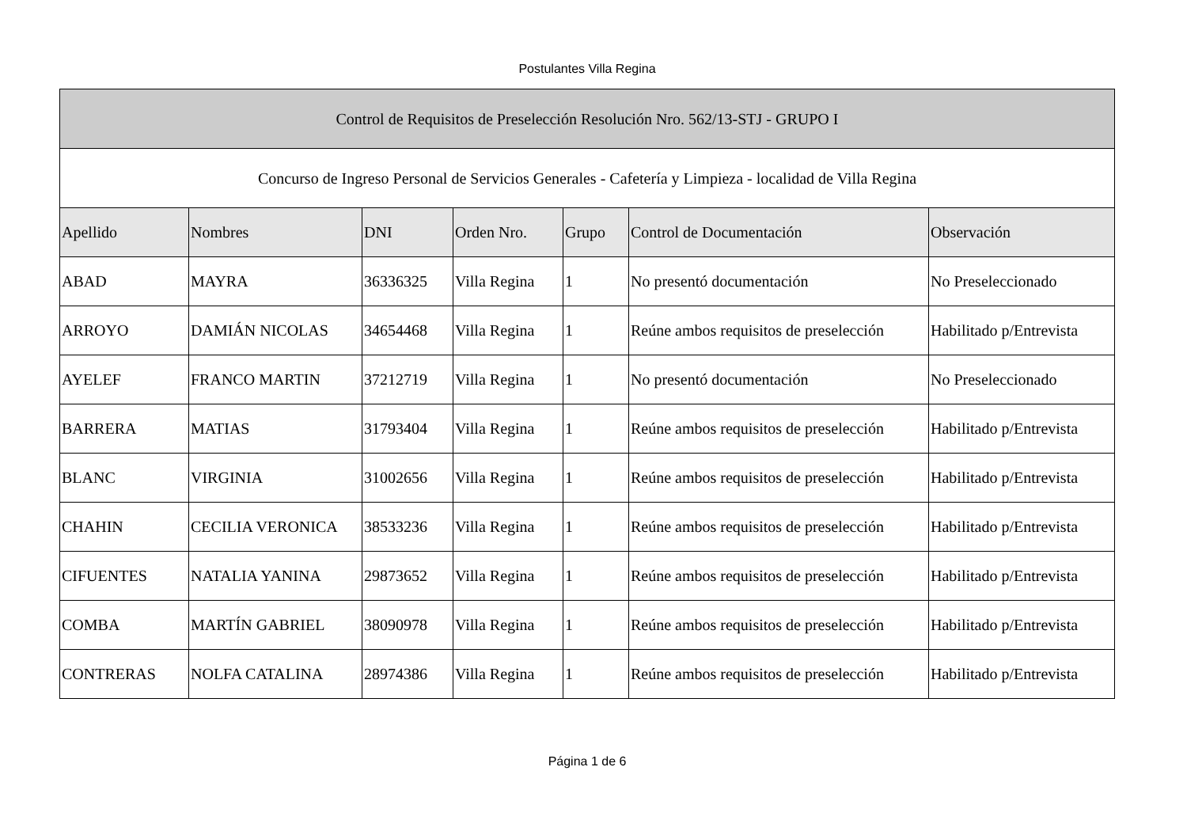Postulantes Villa Regina
| Control de Requisitos de Preselección Resolución Nro. 562/13-STJ - GRUPO I | | | | | | |
| --- | --- | --- | --- | --- | --- | --- |
| Concurso de Ingreso Personal de Servicios Generales - Cafetería y Limpieza - localidad de Villa Regina | | | | | | |
| Apellido | Nombres | DNI | Orden Nro. | Grupo | Control de Documentación | Observación |
| ABAD | MAYRA | 36336325 | Villa Regina | 1 | No presentó documentación | No Preseleccionado |
| ARROYO | DAMIÁN NICOLAS | 34654468 | Villa Regina | 1 | Reúne ambos requisitos de preselección | Habilitado p/Entrevista |
| AYELEF | FRANCO MARTIN | 37212719 | Villa Regina | 1 | No presentó documentación | No Preseleccionado |
| BARRERA | MATIAS | 31793404 | Villa Regina | 1 | Reúne ambos requisitos de preselección | Habilitado p/Entrevista |
| BLANC | VIRGINIA | 31002656 | Villa Regina | 1 | Reúne ambos requisitos de preselección | Habilitado p/Entrevista |
| CHAHIN | CECILIA VERONICA | 38533236 | Villa Regina | 1 | Reúne ambos requisitos de preselección | Habilitado p/Entrevista |
| CIFUENTES | NATALIA YANINA | 29873652 | Villa Regina | 1 | Reúne ambos requisitos de preselección | Habilitado p/Entrevista |
| COMBA | MARTÍN GABRIEL | 38090978 | Villa Regina | 1 | Reúne ambos requisitos de preselección | Habilitado p/Entrevista |
| CONTRERAS | NOLFA CATALINA | 28974386 | Villa Regina | 1 | Reúne ambos requisitos de preselección | Habilitado p/Entrevista |
Página 1 de 6